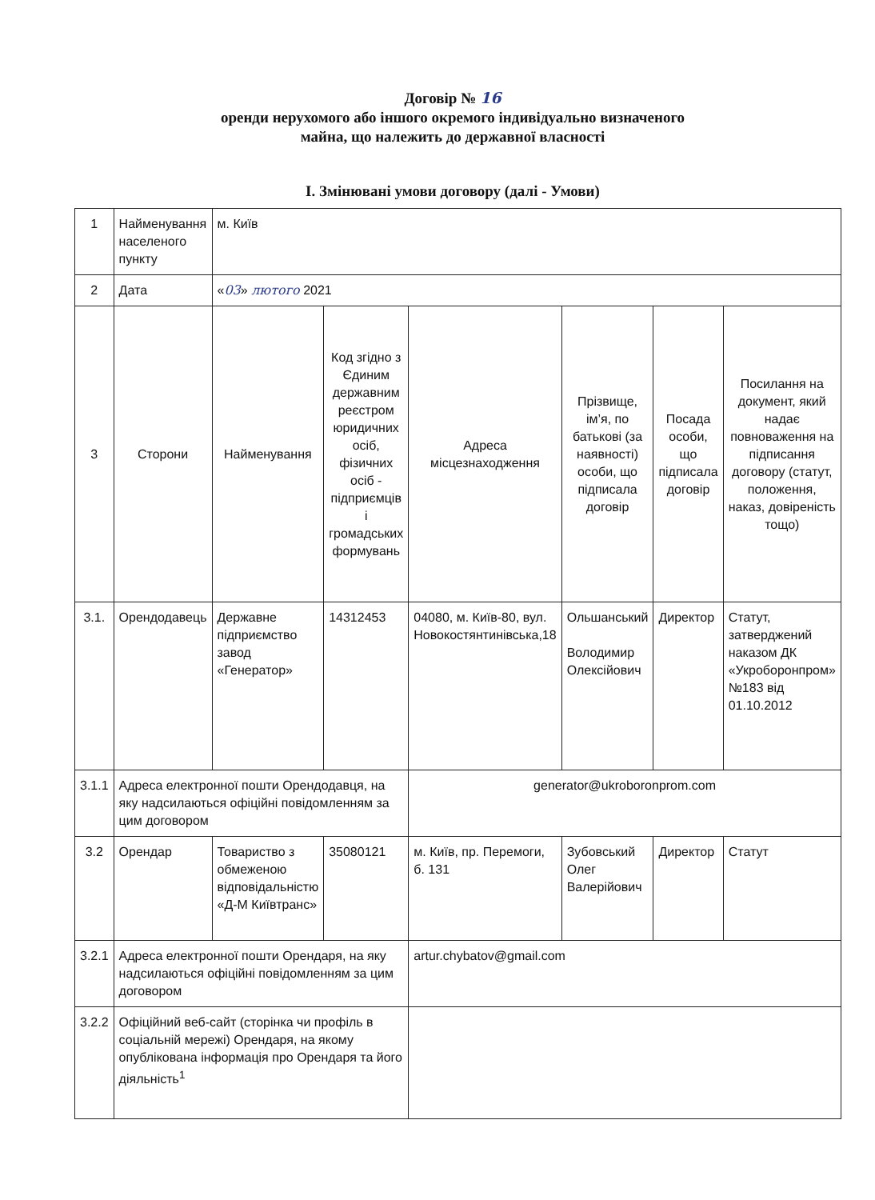Договір № 16
оренди нерухомого або іншого окремого індивідуально визначеного
майна, що належить до державної власності
I. Змінювані умови договору (далі - Умови)
| 1 | Найменування населеного пункту | м. Київ | | | | | |
| 2 | Дата | « 03 » лютого 2021 | | | | | |
| 3 | Сторони | Найменування | Код згідно з Єдиним державним реєстром юридичних осіб, фізичних осіб - підприємців і громадських формувань | Адреса місцезнаходження | Прізвище, ім’я, по батькові (за наявності) особи, що підписала договір | Посада особи, що підписала договір | Посилання на документ, який надає повноваження на підписання договору (статут, положення, наказ, довіреність тощо) |
| 3.1. | Орендодавець | Державне підприємство завод «Генератор» | 14312453 | 04080, м. Київ-80, вул. Новокостянтинівська,18 | Ольшанський Володимир Олексійович | Директор | Статут, затверджений наказом ДК «Укроборонпром» №183 від 01.10.2012 |
| 3.1.1 | Адреса електронної пошти Орендодавця, на яку надсилаються офіційні повідомленням за цим договором | | | generator@ukroboronprom.com | | | |
| 3.2 | Орендар | Товариство з обмеженою відповідальністю «Д-М Київтранс» | 35080121 | м. Київ, пр. Перемоги, б. 131 | Зубовський Олег Валерійович | Директор | Статут |
| 3.2.1 | Адреса електронної пошти Орендаря, на яку надсилаються офіційні повідомленням за цим договором | | | artur.chybatov@gmail.com | | | |
| 3.2.2 | Офіційний веб-сайт (сторінка чи профіль в соціальній мережі) Орендаря, на якому опублікована інформація про Орендаря та його діяльність<sup>1</sup> | | | | | | |